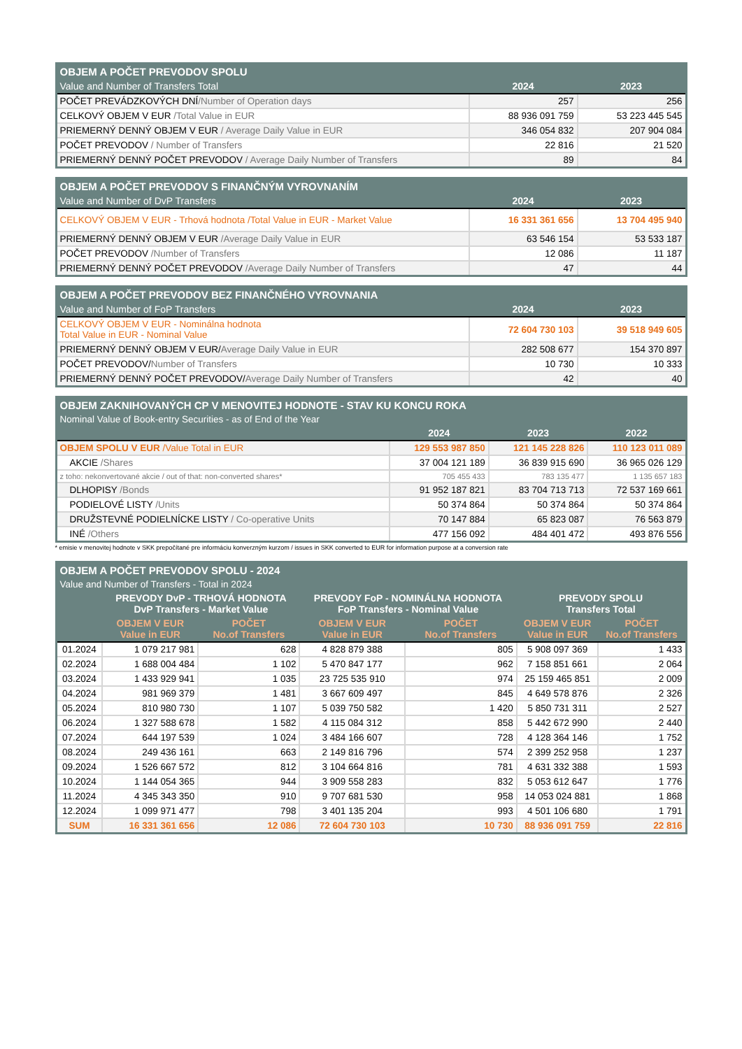| OBJEM A POČET PREVODOV SPOLU | | |
| Value and Number of Transfers Total | 2024 | 2023 |
| POČET PREVÁDZKOVÝCH DNÍ /Number of Operation days | 257 | 256 |
| CELKOVÝ OBJEM V EUR /Total Value in EUR | 88 936 091 759 | 53 223 445 545 |
| PRIEMERNÝ DENNÝ OBJEM V EUR / Average Daily Value in EUR | 346 054 832 | 207 904 084 |
| POČET PREVODOV / Number of Transfers | 22 816 | 21 520 |
| PRIEMERNÝ DENNÝ POČET PREVODOV / Average Daily Number of Transfers | 89 | 84 |
| OBJEM A POČET PREVODOV S FINANČNÝM VYROVNANÍM | | |
| Value and Number of DvP Transfers | 2024 | 2023 |
| CELKOVÝ OBJEM V EUR - Trhová hodnota /Total Value in EUR - Market Value | 16 331 361 656 | 13 704 495 940 |
| PRIEMERNÝ DENNÝ OBJEM V EUR /Average Daily Value in EUR | 63 546 154 | 53 533 187 |
| POČET PREVODOV /Number of Transfers | 12 086 | 11 187 |
| PRIEMERNÝ DENNÝ POČET PREVODOV /Average Daily Number of Transfers | 47 | 44 |
| OBJEM A POČET PREVODOV BEZ FINANČNÉHO VYROVNANIA | | |
| Value and Number of FoP Transfers | 2024 | 2023 |
| CELKOVÝ OBJEM V EUR - Nominálna hodnota Total Value in EUR - Nominal Value | 72 604 730 103 | 39 518 949 605 |
| PRIEMERNÝ DENNÝ OBJEM V EUR/ Average Daily Value in EUR | 282 508 677 | 154 370 897 |
| POČET PREVODOV/ Number of Transfers | 10 730 | 10 333 |
| PRIEMERNÝ DENNÝ POČET PREVODOV/ Average Daily Number of Transfers | 42 | 40 |
| OBJEM ZAKNIHOVANÝCH CP V MENOVITEJ HODNOTE - STAV KU KONCU ROKA | | | |
| Nominal Value of Book-entry Securities - as of End of the Year | | | |
| | 2024 | 2023 | 2022 |
| OBJEM SPOLU V EUR /Value Total in EUR | 129 553 987 850 | 121 145 228 826 | 110 123 011 089 |
| AKCIE /Shares | 37 004 121 189 | 36 839 915 690 | 36 965 026 129 |
| z toho: nekonvertované akcie / out of that: non-converted shares* | 705 455 433 | 783 135 477 | 1 135 657 183 |
| DLHOPISY /Bonds | 91 952 187 821 | 83 704 713 713 | 72 537 169 661 |
| PODIELOVÉ LISTY /Units | 50 374 864 | 50 374 864 | 50 374 864 |
| DRUŽSTEVNÉ PODIELNÍCKE LISTY / Co-operative Units | 70 147 884 | 65 823 087 | 76 563 879 |
| INÉ /Others | 477 156 092 | 484 401 472 | 493 876 556 |
* emisie v menovitej hodnote v SKK prepočítané pre informáciu konverzným kurzom / issues in SKK converted to EUR for information purpose at a conversion rate
| OBJEM A POČET PREVODOV SPOLU - 2024 | | | | | | |
| Value and Number of Transfers - Total in 2024 | | | | | | |
| | PREVODY DvP - TRHOVÁ HODNOTA DvP Transfers - Market Value | | PREVODY FoP - NOMINÁLNA HODNOTA FoP Transfers - Nominal Value | | PREVODY SPOLU Transfers Total | |
| | OBJEM V EUR Value in EUR | POČET No.of Transfers | OBJEM V EUR Value in EUR | POČET No.of Transfers | OBJEM V EUR Value in EUR | POČET No.of Transfers |
| 01.2024 | 1 079 217 981 | 628 | 4 828 879 388 | 805 | 5 908 097 369 | 1 433 |
| 02.2024 | 1 688 004 484 | 1 102 | 5 470 847 177 | 962 | 7 158 851 661 | 2 064 |
| 03.2024 | 1 433 929 941 | 1 035 | 23 725 535 910 | 974 | 25 159 465 851 | 2 009 |
| 04.2024 | 981 969 379 | 1 481 | 3 667 609 497 | 845 | 4 649 578 876 | 2 326 |
| 05.2024 | 810 980 730 | 1 107 | 5 039 750 582 | 1 420 | 5 850 731 311 | 2 527 |
| 06.2024 | 1 327 588 678 | 1 582 | 4 115 084 312 | 858 | 5 442 672 990 | 2 440 |
| 07.2024 | 644 197 539 | 1 024 | 3 484 166 607 | 728 | 4 128 364 146 | 1 752 |
| 08.2024 | 249 436 161 | 663 | 2 149 816 796 | 574 | 2 399 252 958 | 1 237 |
| 09.2024 | 1 526 667 572 | 812 | 3 104 664 816 | 781 | 4 631 332 388 | 1 593 |
| 10.2024 | 1 144 054 365 | 944 | 3 909 558 283 | 832 | 5 053 612 647 | 1 776 |
| 11.2024 | 4 345 343 350 | 910 | 9 707 681 530 | 958 | 14 053 024 881 | 1 868 |
| 12.2024 | 1 099 971 477 | 798 | 3 401 135 204 | 993 | 4 501 106 680 | 1 791 |
| SUM | 16 331 361 656 | 12 086 | 72 604 730 103 | 10 730 | 88 936 091 759 | 22 816 |